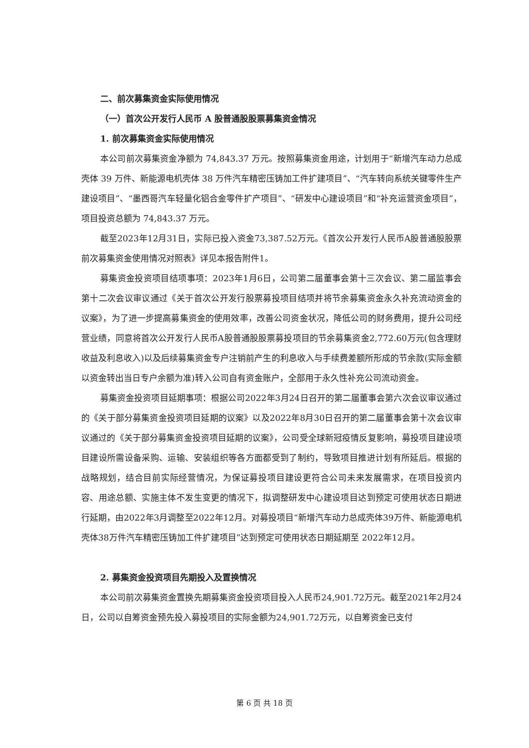二、前次募集资金实际使用情况
（一）首次公开发行人民币 A 股普通股股票募集资金情况
1. 前次募集资金实际使用情况
本公司前次募集资金净额为 74,843.37 万元。按照募集资金用途，计划用于“新增汽车动力总成壳体 39 万件、新能源电机壳体 38 万件汽车精密压铸加工件扩建项目”、“汽车转向系统关键零件生产建设项目”、“墨西哥汽车轻量化铝合金零件扩产项目”、“研发中心建设项目”和“补充运营资金项目”，项目投资总额为 74,843.37 万元。
截至2023年12月31日，实际已投入资金73,387.52万元。《首次公开发行人民币A股普通股股票前次募集资金使用情况对照表》详见本报告附件1。
募集资金投资项目结项事项：2023年1月6日，公司第二届董事会第十三次会议、第二届监事会第十二次会议审议通过《关于首次公开发行股票募投项目结项并将节余募集资金永久补充流动资金的议案》，为了进一步提高募集资金的使用效率，改善公司资金状况，降低公司的财务费用，提升公司经营业绩，同意将首次公开发行人民币A股普通股股票募投项目的节余募集资金2,772.60万元(包含理财收益及利息收入)以及后续募集资金专户注销前产生的利息收入与手续费差额所形成的节余款(实际金额以资金转出当日专户余额为准)转入公司自有资金账户，全部用于永久性补充公司流动资金。
募集资金投资项目延期事项：根据公司2022年3月24日召开的第二届董事会第六次会议审议通过的《关于部分募集资金投资项目延期的议案》以及2022年8月30日召开的第二届董事会第十次会议审议通过的《关于部分募集资金投资项目延期的议案》，公司受全球新冠疫情反复影响，募投项目建设项目建设所需设备采购、运输、安装组织等各方面都受到了制约，导致项目推进计划有所延后。根据的战略规划，结合目前实际经营情况，为保证募投项目建设更符合公司未来发展需求，在项目投资内容、用途总额、实施主体不发生变更的情况下，拟调整研发中心建设项目达到预定可使用状态日期进行延期，由2022年3月调整至2022年12月。对募投项目“新增汽车动力总成壳体39万件、新能源电机壳体38万件汽车精密压铸加工件扩建项目”达到预定可使用状态日期延期至 2022年12月。
2. 募集资金投资项目先期投入及置换情况
本公司前次募集资金置换先期募集资金投资项目投入人民币24,901.72万元。截至2021年2月24日，公司以自筹资金预先投入募投项目的实际金额为24,901.72万元，以自筹资金已支付
第 6 页 共 18 页